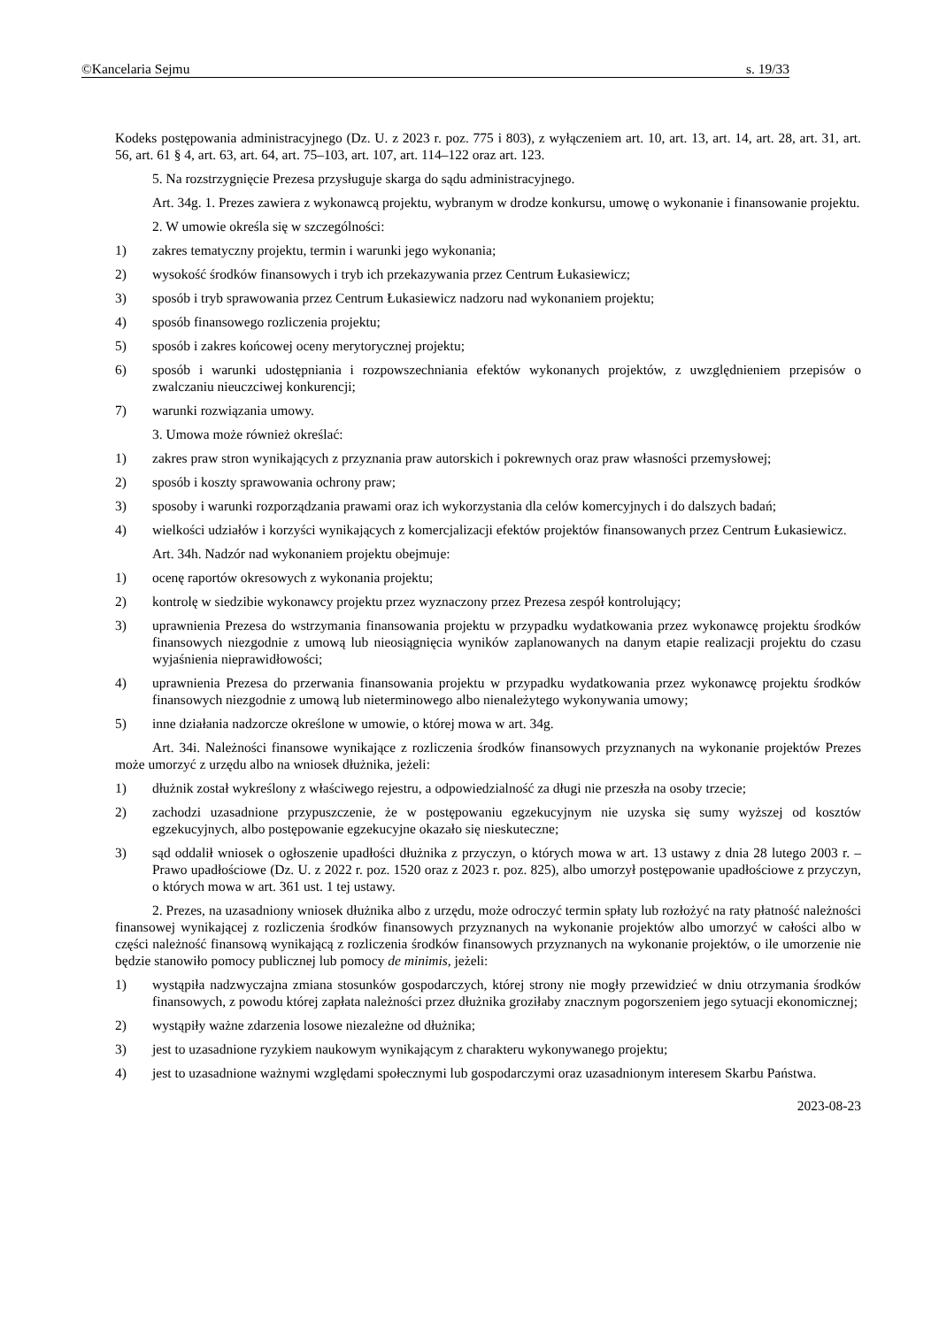©Kancelaria Sejmu s. 19/33
Kodeks postępowania administracyjnego (Dz. U. z 2023 r. poz. 775 i 803), z wyłączeniem art. 10, art. 13, art. 14, art. 28, art. 31, art. 56, art. 61 § 4, art. 63, art. 64, art. 75–103, art. 107, art. 114–122 oraz art. 123.
5. Na rozstrzygnięcie Prezesa przysługuje skarga do sądu administracyjnego.
Art. 34g. 1. Prezes zawiera z wykonawcą projektu, wybranym w drodze konkursu, umowę o wykonanie i finansowanie projektu.
2. W umowie określa się w szczególności:
1) zakres tematyczny projektu, termin i warunki jego wykonania;
2) wysokość środków finansowych i tryb ich przekazywania przez Centrum Łukasiewicz;
3) sposób i tryb sprawowania przez Centrum Łukasiewicz nadzoru nad wykonaniem projektu;
4) sposób finansowego rozliczenia projektu;
5) sposób i zakres końcowej oceny merytorycznej projektu;
6) sposób i warunki udostępniania i rozpowszechniania efektów wykonanych projektów, z uwzględnieniem przepisów o zwalczaniu nieuczciwej konkurencji;
7) warunki rozwiązania umowy.
3. Umowa może również określać:
1) zakres praw stron wynikających z przyznania praw autorskich i pokrewnych oraz praw własności przemysłowej;
2) sposób i koszty sprawowania ochrony praw;
3) sposoby i warunki rozporządzania prawami oraz ich wykorzystania dla celów komercyjnych i do dalszych badań;
4) wielkości udziałów i korzyści wynikających z komercjalizacji efektów projektów finansowanych przez Centrum Łukasiewicz.
Art. 34h. Nadzór nad wykonaniem projektu obejmuje:
1) ocenę raportów okresowych z wykonania projektu;
2) kontrolę w siedzibie wykonawcy projektu przez wyznaczony przez Prezesa zespół kontrolujący;
3) uprawnienia Prezesa do wstrzymania finansowania projektu w przypadku wydatkowania przez wykonawcę projektu środków finansowych niezgodnie z umową lub nieosiągnięcia wyników zaplanowanych na danym etapie realizacji projektu do czasu wyjaśnienia nieprawidłowości;
4) uprawnienia Prezesa do przerwania finansowania projektu w przypadku wydatkowania przez wykonawcę projektu środków finansowych niezgodnie z umową lub nieterminowego albo nienależytego wykonywania umowy;
5) inne działania nadzorcze określone w umowie, o której mowa w art. 34g.
Art. 34i. Należności finansowe wynikające z rozliczenia środków finansowych przyznanych na wykonanie projektów Prezes może umorzyć z urzędu albo na wniosek dłużnika, jeżeli:
1) dłużnik został wykreślony z właściwego rejestru, a odpowiedzialność za długi nie przeszła na osoby trzecie;
2) zachodzi uzasadnione przypuszczenie, że w postępowaniu egzekucyjnym nie uzyska się sumy wyższej od kosztów egzekucyjnych, albo postępowanie egzekucyjne okazało się nieskuteczne;
3) sąd oddalił wniosek o ogłoszenie upadłości dłużnika z przyczyn, o których mowa w art. 13 ustawy z dnia 28 lutego 2003 r. – Prawo upadłościowe (Dz. U. z 2022 r. poz. 1520 oraz z 2023 r. poz. 825), albo umorzył postępowanie upadłościowe z przyczyn, o których mowa w art. 361 ust. 1 tej ustawy.
2. Prezes, na uzasadniony wniosek dłużnika albo z urzędu, może odroczyć termin spłaty lub rozłożyć na raty płatność należności finansowej wynikającej z rozliczenia środków finansowych przyznanych na wykonanie projektów albo umorzyć w całości albo w części należność finansową wynikającą z rozliczenia środków finansowych przyznanych na wykonanie projektów, o ile umorzenie nie będzie stanowiło pomocy publicznej lub pomocy de minimis, jeżeli:
1) wystąpiła nadzwyczajna zmiana stosunków gospodarczych, której strony nie mogły przewidzieć w dniu otrzymania środków finansowych, z powodu której zapłata należności przez dłużnika groziłaby znacznym pogorszeniem jego sytuacji ekonomicznej;
2) wystąpiły ważne zdarzenia losowe niezależne od dłużnika;
3) jest to uzasadnione ryzykiem naukowym wynikającym z charakteru wykonywanego projektu;
4) jest to uzasadnione ważnymi względami społecznymi lub gospodarczymi oraz uzasadnionym interesem Skarbu Państwa.
2023-08-23